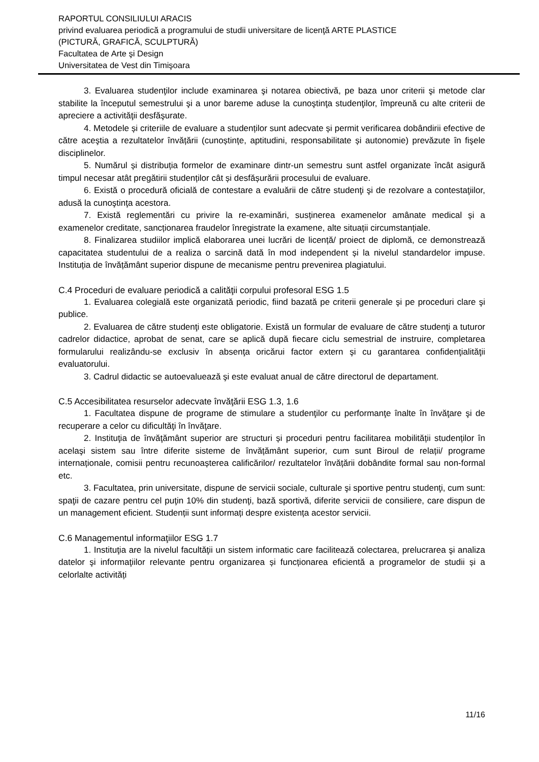RAPORTUL CONSILIULUI ARACIS
privind evaluarea periodică a programului de studii universitare de licenţă ARTE PLASTICE
(PICTURĂ, GRAFICĂ, SCULPTURĂ)
Facultatea de Arte şi Design
Universitatea de Vest din Timişoara
3. Evaluarea studenţilor include examinarea şi notarea obiectivă, pe baza unor criterii şi metode clar stabilite la începutul semestrului şi a unor bareme aduse la cunoştinţa studenţilor, împreună cu alte criterii de apreciere a activităţii desfăşurate.
4. Metodele și criteriile de evaluare a studenților sunt adecvate și permit verificarea dobândirii efective de către aceştia a rezultatelor învățării (cunoștințe, aptitudini, responsabilitate și autonomie) prevăzute în fişele disciplinelor.
5. Numărul și distribuția formelor de examinare dintr-un semestru sunt astfel organizate încât asigură timpul necesar atât pregătirii studenților cât și desfășurării procesului de evaluare.
6. Există o procedură oficială de contestare a evaluării de către studenţi şi de rezolvare a contestaţiilor, adusă la cunoştinţa acestora.
7. Există reglementări cu privire la re-examinări, susținerea examenelor amânate medical și a examenelor creditate, sancționarea fraudelor înregistrate la examene, alte situații circumstanțiale.
8. Finalizarea studiilor implică elaborarea unei lucrări de licență/ proiect de diplomă, ce demonstrează capacitatea studentului de a realiza o sarcină dată în mod independent și la nivelul standardelor impuse. Instituția de învățământ superior dispune de mecanisme pentru prevenirea plagiatului.
C.4 Proceduri de evaluare periodică a calităţii corpului profesoral ESG 1.5
1. Evaluarea colegială este organizată periodic, fiind bazată pe criterii generale şi pe proceduri clare şi publice.
2. Evaluarea de către studenţi este obligatorie. Există un formular de evaluare de către studenţi a tuturor cadrelor didactice, aprobat de senat, care se aplică după fiecare ciclu semestrial de instruire, completarea formularului realizându-se exclusiv în absenţa oricărui factor extern şi cu garantarea confidenţialităţii evaluatorului.
3. Cadrul didactic se autoevaluează şi este evaluat anual de către directorul de departament.
C.5 Accesibilitatea resurselor adecvate învăţării ESG 1.3, 1.6
1. Facultatea dispune de programe de stimulare a studenţilor cu performanţe înalte în învăţare şi de recuperare a celor cu dificultăţi în învăţare.
2. Instituţia de învăţământ superior are structuri și proceduri pentru facilitarea mobilității studenților în acelaşi sistem sau între diferite sisteme de învățământ superior, cum sunt Biroul de relații/ programe internaționale, comisii pentru recunoașterea calificărilor/ rezultatelor învățării dobândite formal sau non-formal etc.
3. Facultatea, prin universitate, dispune de servicii sociale, culturale şi sportive pentru studenţi, cum sunt: spaţii de cazare pentru cel puţin 10% din studenţi, bază sportivă, diferite servicii de consiliere, care dispun de un management eficient. Studenții sunt informați despre existența acestor servicii.
C.6 Managementul informaţiilor ESG 1.7
1. Instituţia are la nivelul facultăţii un sistem informatic care facilitează colectarea, prelucrarea şi analiza datelor şi informaţiilor relevante pentru organizarea și funcționarea eficientă a programelor de studii și a celorlalte activități
11/16